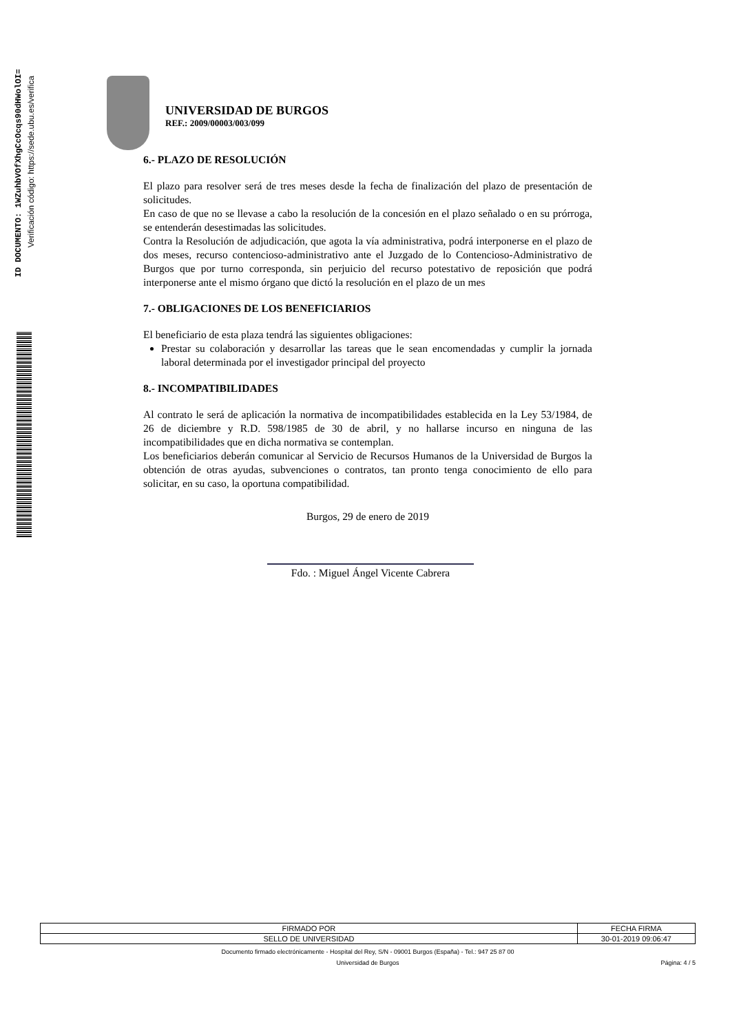ID DOCUMENTO: 1WZuhbVOfXhgCcOcqs90dHWolOI=
Verificación código: https://sede.ubu.es/verifica
UNIVERSIDAD DE BURGOS
REF.: 2009/00003/003/099
6.- PLAZO DE RESOLUCIÓN
El plazo para resolver será de tres meses desde la fecha de finalización del plazo de presentación de solicitudes.
En caso de que no se llevase a cabo la resolución de la concesión en el plazo señalado o en su prórroga, se entenderán desestimadas las solicitudes.
Contra la Resolución de adjudicación, que agota la vía administrativa, podrá interponerse en el plazo de dos meses, recurso contencioso-administrativo ante el Juzgado de lo Contencioso-Administrativo de Burgos que por turno corresponda, sin perjuicio del recurso potestativo de reposición que podrá interponerse ante el mismo órgano que dictó la resolución en el plazo de un mes
7.- OBLIGACIONES DE LOS BENEFICIARIOS
El beneficiario de esta plaza tendrá las siguientes obligaciones:
Prestar su colaboración y desarrollar las tareas que le sean encomendadas y cumplir la jornada laboral determinada por el investigador principal del proyecto
8.- INCOMPATIBILIDADES
Al contrato le será de aplicación la normativa de incompatibilidades establecida en la Ley 53/1984, de 26 de diciembre y R.D. 598/1985 de 30 de abril, y no hallarse incurso en ninguna de las incompatibilidades que en dicha normativa se contemplan.
Los beneficiarios deberán comunicar al Servicio de Recursos Humanos de la Universidad de Burgos la obtención de otras ayudas, subvenciones o contratos, tan pronto tenga conocimiento de ello para solicitar, en su caso, la oportuna compatibilidad.
Burgos, 29 de enero de 2019
Fdo. : Miguel Ángel Vicente Cabrera
| FIRMADO POR | FECHA FIRMA |
| SELLO DE UNIVERSIDAD | 30-01-2019 09:06:47 |
Documento firmado electrónicamente - Hospital del Rey, S/N - 09001 Burgos (España) - Tel.: 947 25 87 00
Universidad de Burgos Página: 4 / 5